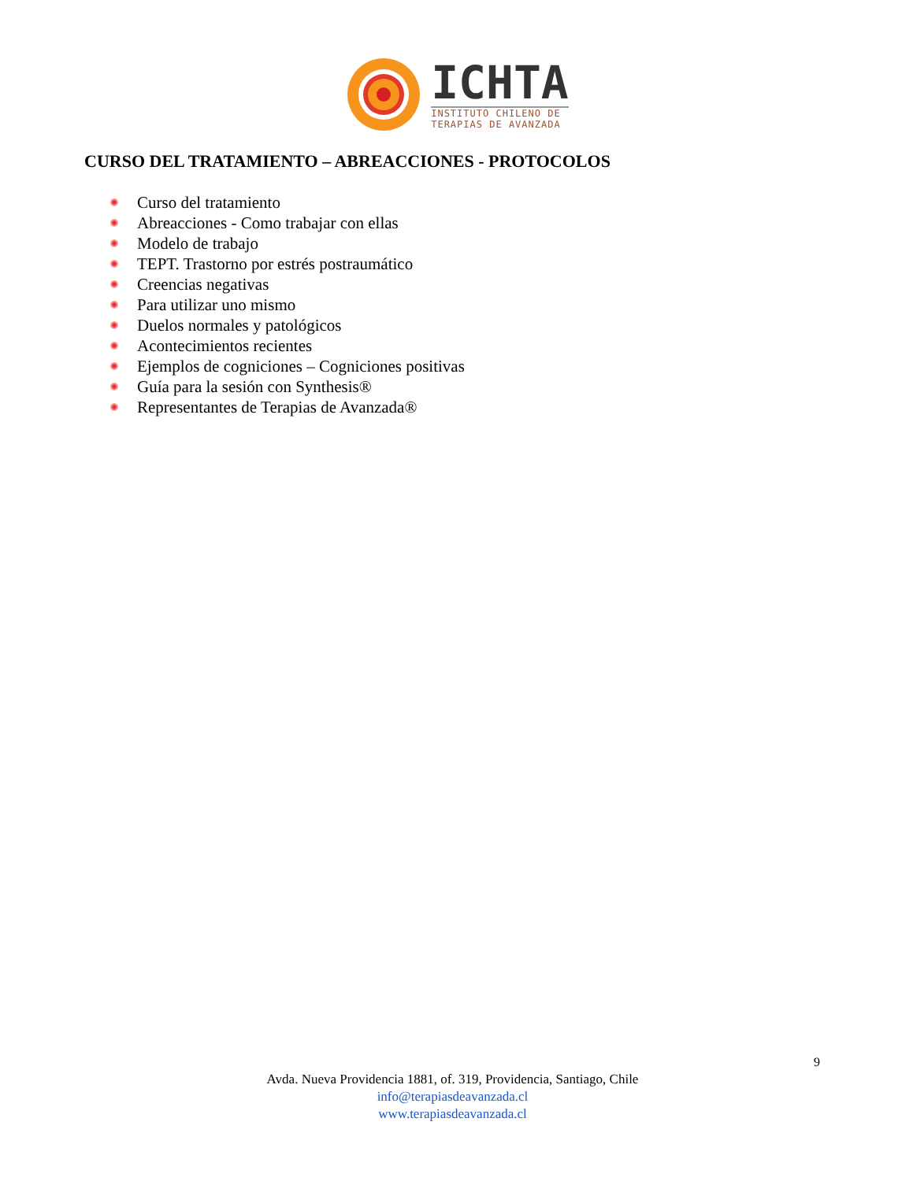ICHTA
INSTITUTO CHILENO DE
TERAPIAS DE AVANZADA
CURSO DEL TRATAMIENTO – ABREACCIONES - PROTOCOLOS
Curso del tratamiento
Abreacciones - Como trabajar con ellas
Modelo de trabajo
TEPT. Trastorno por estrés postraumático
Creencias negativas
Para utilizar uno mismo
Duelos normales y patológicos
Acontecimientos recientes
Ejemplos de cogniciones – Cogniciones positivas
Guía para la sesión con Synthesis®
Representantes de Terapias de Avanzada®
9
Avda. Nueva Providencia 1881, of. 319, Providencia, Santiago, Chile
info@terapiasdeavanzada.cl
www.terapiasdeavanzada.cl